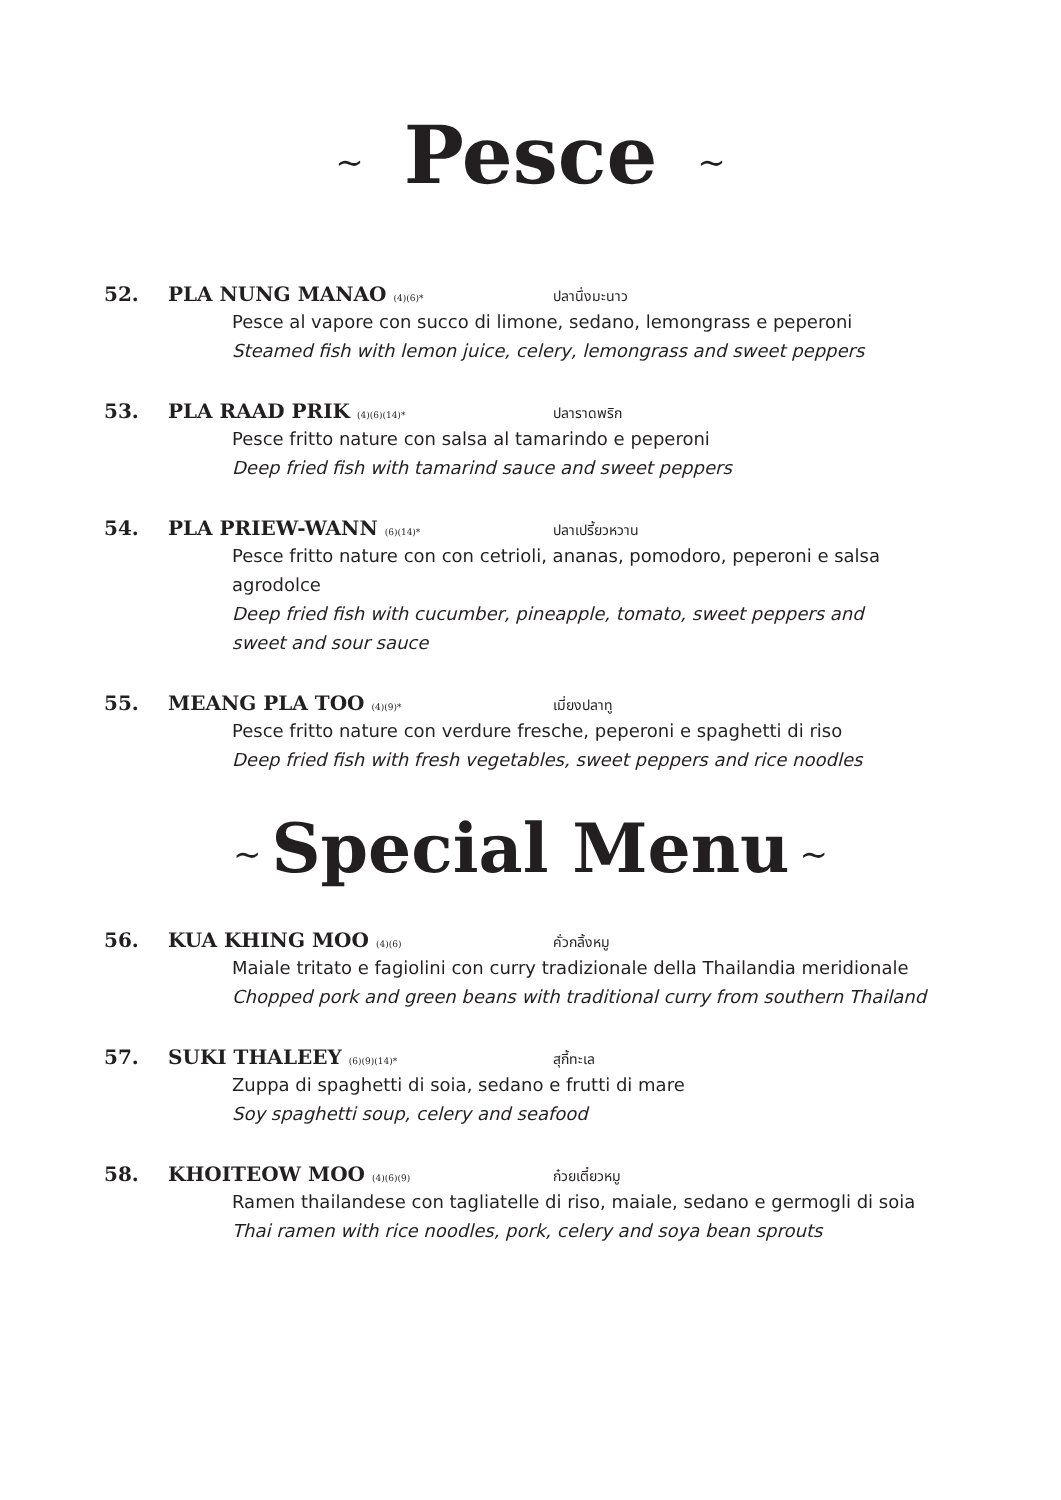~ Pesce ~
52. PLA NUNG MANAO (4)(6)* ปลานึ่งมะนาว
Pesce al vapore con succo di limone, sedano, lemongrass e peperoni
Steamed fish with lemon juice, celery, lemongrass and sweet peppers
53. PLA RAAD PRIK (4)(6)(14)* ปลาราดพริก
Pesce fritto nature con salsa al tamarindo e peperoni
Deep fried fish with tamarind sauce and sweet peppers
54. PLA PRIEW-WANN (6)(14)* ปลาเปรี้ยวหวาน
Pesce fritto nature con con cetrioli, ananas, pomodoro, peperoni e salsa agrodolce
Deep fried fish with cucumber, pineapple, tomato, sweet peppers and sweet and sour sauce
55. MEANG PLA TOO (4)(9)* เมี่ยงปลาทู
Pesce fritto nature con verdure fresche, peperoni e spaghetti di riso
Deep fried fish with fresh vegetables, sweet peppers and rice noodles
~ Special Menu ~
56. KUA KHING MOO (4)(6) คั่วกลิ้งหมู
Maiale tritato e fagiolini con curry tradizionale della Thailandia meridionale
Chopped pork and green beans with traditional curry from southern Thailand
57. SUKI THALEEY (6)(9)(14)* สุกี้ทะเล
Zuppa di spaghetti di soia, sedano e frutti di mare
Soy spaghetti soup, celery and seafood
58. KHOITEOW MOO (4)(6)(9) ก๋วยเตี๋ยวหมู
Ramen thailandese con tagliatelle di riso, maiale, sedano e germogli di soia
Thai ramen with rice noodles, pork, celery and soya bean sprouts